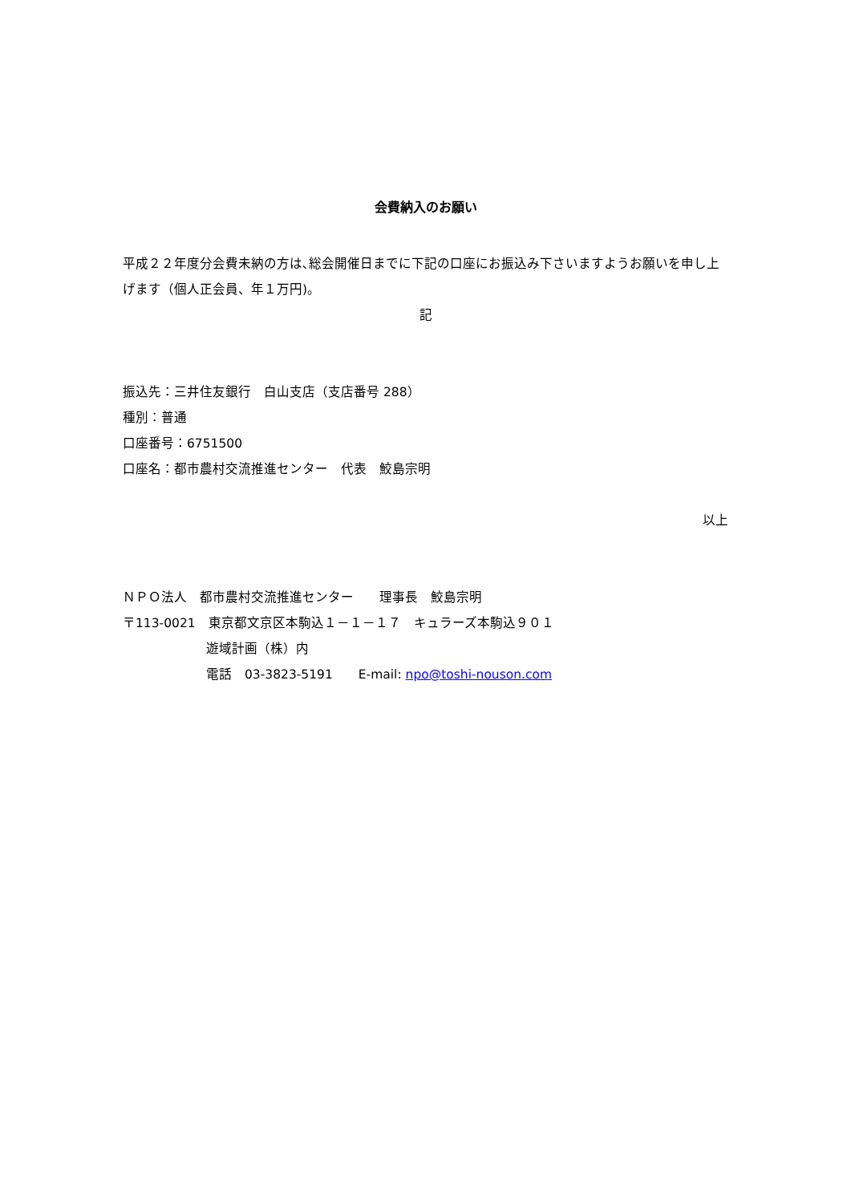会費納入のお願い
平成２２年度分会費未納の方は､総会開催日までに下記の口座にお振込み下さいますようお願いを申し上げます（個人正会員、年１万円)。
記
振込先：三井住友銀行　白山支店（支店番号 288）
種別：普通
口座番号：6751500
口座名：都市農村交流推進センター　代表　鮫島宗明
以上
ＮＰＯ法人　都市農村交流推進センター　　理事長　鮫島宗明
〒113-0021　東京都文京区本駒込１－１－１７　キュラーズ本駒込９０１
遊域計画（株）内
電話　03-3823-5191　　E-mail: npo@toshi-nouson.com